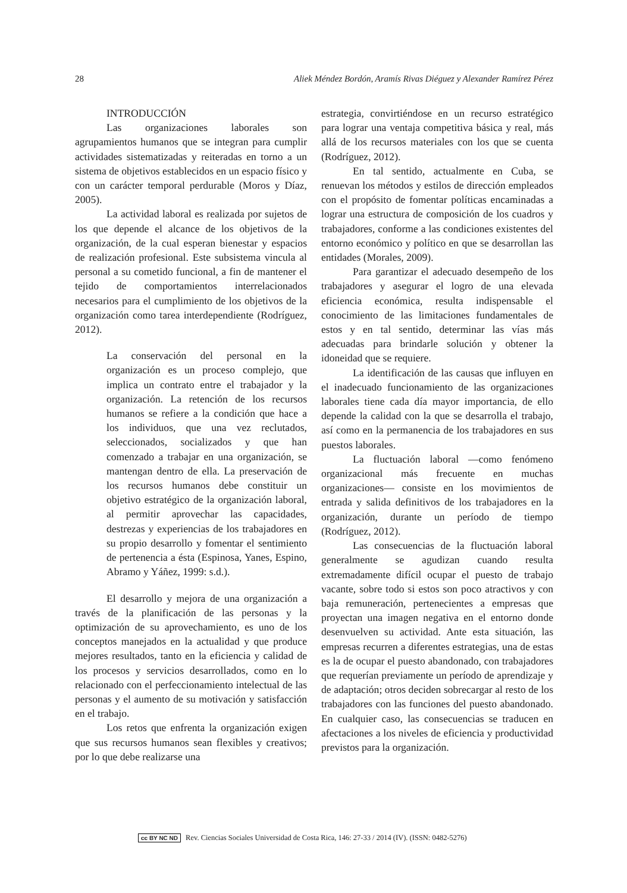28 Aliek Méndez Bordón, Aramís Rivas Diéguez y Alexander Ramírez Pérez
INTRODUCCIÓN
Las organizaciones laborales son agrupamientos humanos que se integran para cumplir actividades sistematizadas y reiteradas en torno a un sistema de objetivos establecidos en un espacio físico y con un carácter temporal perdurable (Moros y Díaz, 2005).
La actividad laboral es realizada por sujetos de los que depende el alcance de los objetivos de la organización, de la cual esperan bienestar y espacios de realización profesional. Este subsistema vincula al personal a su cometido funcional, a fin de mantener el tejido de comportamientos interrelacionados necesarios para el cumplimiento de los objetivos de la organización como tarea interdependiente (Rodríguez, 2012).
La conservación del personal en la organización es un proceso complejo, que implica un contrato entre el trabajador y la organización. La retención de los recursos humanos se refiere a la condición que hace a los individuos, que una vez reclutados, seleccionados, socializados y que han comenzado a trabajar en una organización, se mantengan dentro de ella. La preservación de los recursos humanos debe constituir un objetivo estratégico de la organización laboral, al permitir aprovechar las capacidades, destrezas y experiencias de los trabajadores en su propio desarrollo y fomentar el sentimiento de pertenencia a ésta (Espinosa, Yanes, Espino, Abramo y Yáñez, 1999: s.d.).
El desarrollo y mejora de una organización a través de la planificación de las personas y la optimización de su aprovechamiento, es uno de los conceptos manejados en la actualidad y que produce mejores resultados, tanto en la eficiencia y calidad de los procesos y servicios desarrollados, como en lo relacionado con el perfeccionamiento intelectual de las personas y el aumento de su motivación y satisfacción en el trabajo.
Los retos que enfrenta la organización exigen que sus recursos humanos sean flexibles y creativos; por lo que debe realizarse una
estrategia, convirtiéndose en un recurso estratégico para lograr una ventaja competitiva básica y real, más allá de los recursos materiales con los que se cuenta (Rodríguez, 2012).
En tal sentido, actualmente en Cuba, se renuevan los métodos y estilos de dirección empleados con el propósito de fomentar políticas encaminadas a lograr una estructura de composición de los cuadros y trabajadores, conforme a las condiciones existentes del entorno económico y político en que se desarrollan las entidades (Morales, 2009).
Para garantizar el adecuado desempeño de los trabajadores y asegurar el logro de una elevada eficiencia económica, resulta indispensable el conocimiento de las limitaciones fundamentales de estos y en tal sentido, determinar las vías más adecuadas para brindarle solución y obtener la idoneidad que se requiere.
La identificación de las causas que influyen en el inadecuado funcionamiento de las organizaciones laborales tiene cada día mayor importancia, de ello depende la calidad con la que se desarrolla el trabajo, así como en la permanencia de los trabajadores en sus puestos laborales.
La fluctuación laboral —como fenómeno organizacional más frecuente en muchas organizaciones— consiste en los movimientos de entrada y salida definitivos de los trabajadores en la organización, durante un período de tiempo (Rodríguez, 2012).
Las consecuencias de la fluctuación laboral generalmente se agudizan cuando resulta extremadamente difícil ocupar el puesto de trabajo vacante, sobre todo si estos son poco atractivos y con baja remuneración, pertenecientes a empresas que proyectan una imagen negativa en el entorno donde desenvuelven su actividad. Ante esta situación, las empresas recurren a diferentes estrategias, una de estas es la de ocupar el puesto abandonado, con trabajadores que requerían previamente un período de aprendizaje y de adaptación; otros deciden sobrecargar al resto de los trabajadores con las funciones del puesto abandonado. En cualquier caso, las consecuencias se traducen en afectaciones a los niveles de eficiencia y productividad previstos para la organización.
cc BY NC ND Rev. Ciencias Sociales Universidad de Costa Rica, 146: 27-33 / 2014 (IV). (ISSN: 0482-5276)